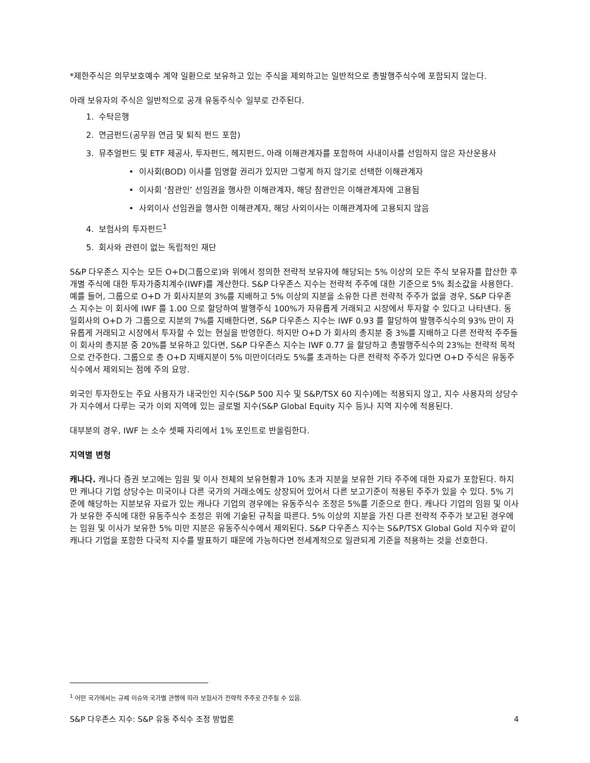*제한주식은 의무보호예수 계약 일환으로 보유하고 있는 주식을 제외하고는 일반적으로 총발행주식수에 포함되지 않는다.
아래 보유자의 주식은 일반적으로 공개 유동주식수 일부로 간주된다.
1. 수탁은행
2. 연금펀드(공무원 연금 및 퇴직 펀드 포함)
3. 뮤추얼펀드 및 ETF 제공사, 투자펀드, 헤지펀드, 아래 이해관계자를 포함하여 사내이사를 선임하지 않은 자산운용사
• 이사회(BOD) 이사를 임명할 권리가 있지만 그렇게 하지 않기로 선택한 이해관계자
• 이사회 ‘참관인’ 선임권을 행사한 이해관계자, 해당 참관인은 이해관계자에 고용됨
• 사외이사 선임권을 행사한 이해관계자, 해당 사외이사는 이해관계자에 고용되지 않음
4. 보험사의 투자펀드<sup>1</sup>
5. 회사와 관련이 없는 독립적인 재단
S&P 다우존스 지수는 모든 O+D(그룹으로)와 위에서 정의한 전략적 보유자에 해당되는 5% 이상의 모든 주식 보유자를 합산한 후 개별 주식에 대한 투자가중치계수(IWF)를 계산한다. S&P 다우존스 지수는 전략적 주주에 대한 기준으로 5% 최소값을 사용한다. 예를 들어, 그룹으로 O+D 가 회사지분의 3%를 지배하고 5% 이상의 지분을 소유한 다른 전략적 주주가 없을 경우, S&P 다우존스 지수는 이 회사에 IWF 를 1.00 으로 할당하여 발행주식 100%가 자유롭게 거래되고 시장에서 투자할 수 있다고 나타낸다. 동일회사의 O+D 가 그룹으로 지분의 7%를 지배한다면, S&P 다우존스 지수는 IWF 0.93 를 할당하여 발행주식수의 93% 만이 자유롭게 거래되고 시장에서 투자할 수 있는 현실을 반영한다. 하지만 O+D 가 회사의 총지분 중 3%를 지배하고 다른 전략적 주주들이 회사의 총지분 중 20%를 보유하고 있다면, S&P 다우존스 지수는 IWF 0.77 을 할당하고 총발행주식수의 23%는 전략적 목적으로 간주한다. 그룹으로 총 O+D 지배지분이 5% 미만이더라도 5%를 초과하는 다른 전략적 주주가 있다면 O+D 주식은 유동주식수에서 제외되는 점에 주의 요망.
외국인 투자한도는 주요 사용자가 내국인인 지수(S&P 500 지수 및 S&P/TSX 60 지수)에는 적용되지 않고, 지수 사용자의 상당수가 지수에서 다루는 국가 이외 지역에 있는 글로벌 지수(S&P Global Equity 지수 등)나 지역 지수에 적용된다.
대부분의 경우, IWF 는 소수 셋째 자리에서 1% 포인트로 반올림한다.
지역별 변형
캐나다. 캐나다 증권 보고에는 임원 및 이사 전체의 보유현황과 10% 초과 지분을 보유한 기타 주주에 대한 자료가 포함된다. 하지만 캐나다 기업 상당수는 미국이나 다른 국가의 거래소에도 상장되어 있어서 다른 보고기준이 적용된 주주가 있을 수 있다. 5% 기준에 해당하는 지분보유 자료가 있는 캐나다 기업의 경우에는 유동주식수 조정은 5%를 기준으로 한다. 캐나다 기업의 임원 및 이사가 보유한 주식에 대한 유동주식수 조정은 위에 기술된 규칙을 따른다. 5% 이상의 지분을 가진 다른 전략적 주주가 보고된 경우에는 임원 및 이사가 보유한 5% 미만 지분은 유동주식수에서 제외된다. S&P 다우존스 지수는 S&P/TSX Global Gold 지수와 같이 캐나다 기업을 포함한 다국적 지수를 발표하기 때문에 가능하다면 전세계적으로 일관되게 기준을 적용하는 것을 선호한다.
<sup>1</sup> 어떤 국가에서는 규제 이슈와 국가별 관행에 따라 보험사가 전략적 주주로 간주될 수 있음.
S&P 다우존스 지수: S&P 유동 주식수 조정 방법론 4